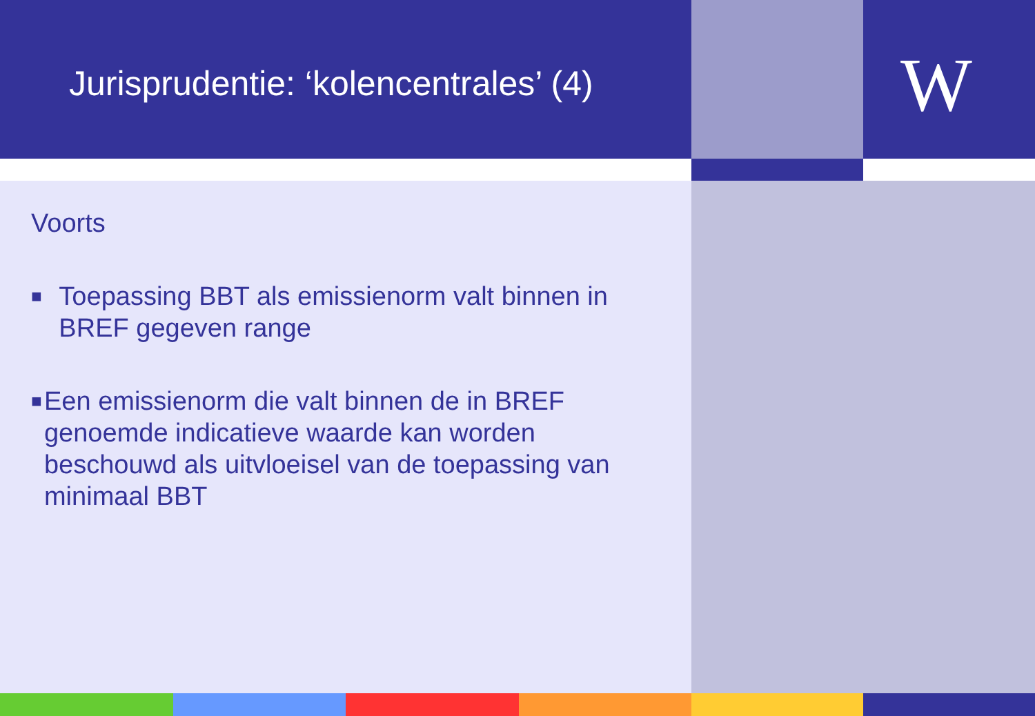Jurisprudentie: ‘kolencentrales’ (4)
W
Voorts
■ Toepassing BBT als emissienorm valt binnen in BREF gegeven range
■ Een emissienorm die valt binnen de in BREF genoemde indicatieve waarde kan worden beschouwd als uitvloeisel van de toepassing van minimaal BBT